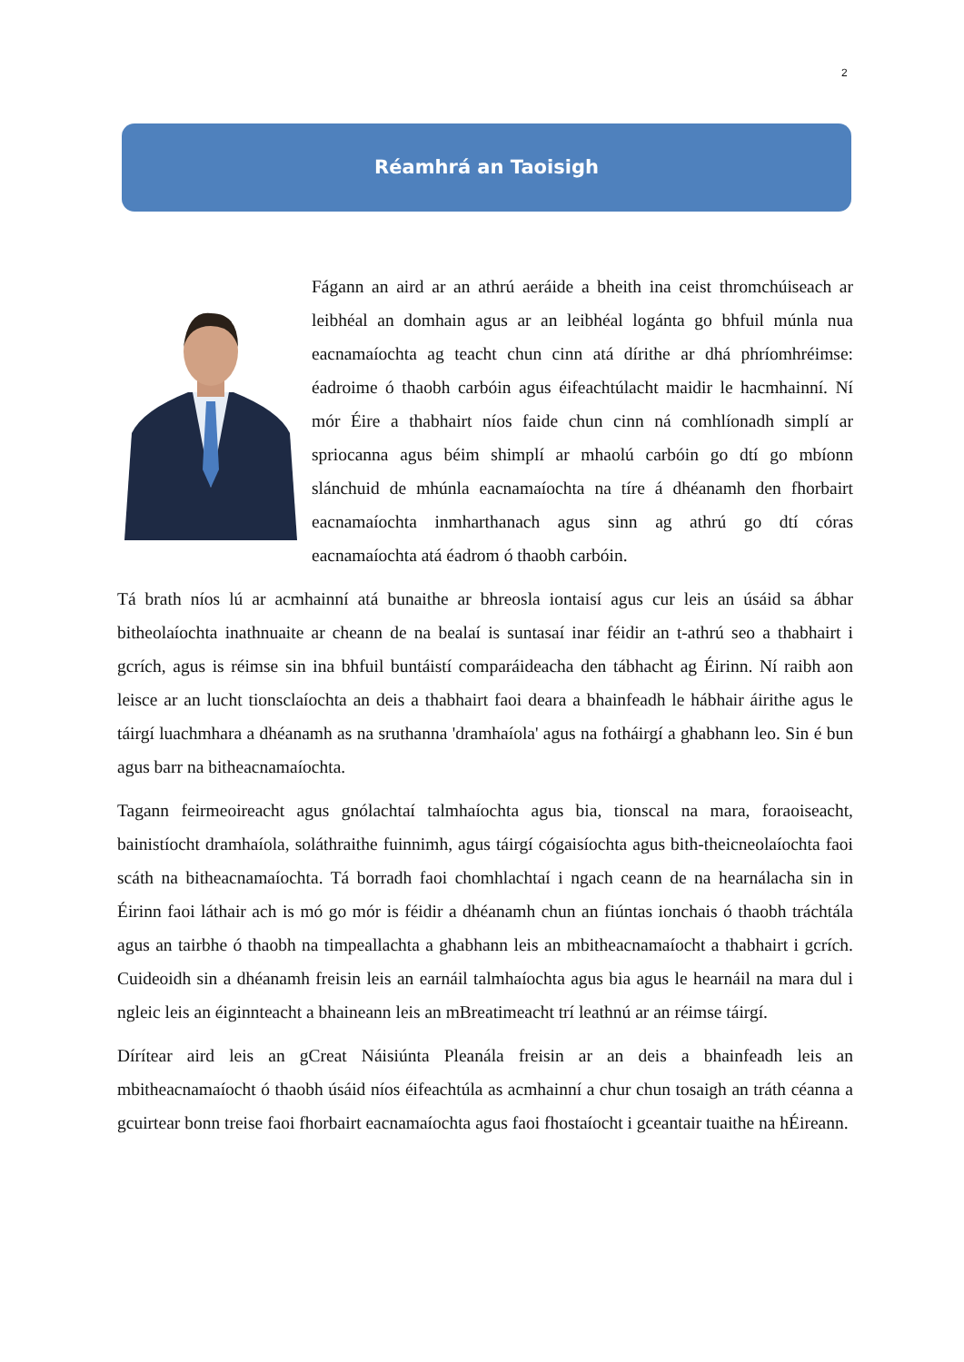2
Réamhrá an Taoisigh
Fágann an aird ar an athrú aeráide a bheith ina ceist thromchúiseach ar leibhéal an domhain agus ar an leibhéal logánta go bhfuil múnla nua eacnamaíochta ag teacht chun cinn atá dírithe ar dhá phríomhréimse: éadroime ó thaobh carbóin agus éifeachtúlacht maidir le hacmhainní. Ní mór Éire a thabhairt níos faide chun cinn ná comhlíonadh simplí ar spriocanna agus béim shimplí ar mhaolú carbóin go dtí go mbíonn slánchuid de mhúnla eacnamaíochta na tíre á dhéanamh den fhorbairt eacnamaíochta inmharthanach agus sinn ag athrú go dtí córas eacnamaíochta atá éadrom ó thaobh carbóin.
Tá brath níos lú ar acmhainní atá bunaithe ar bhreosla iontaisí agus cur leis an úsáid sa ábhar bitheolaíochta inathnuaite ar cheann de na bealaí is suntasaí inar féidir an t-athrú seo a thabhairt i gcrích, agus is réimse sin ina bhfuil buntáistí comparáideacha den tábhacht ag Éirinn. Ní raibh aon leisce ar an lucht tionsclaíochta an deis a thabhairt faoi deara a bhainfeadh le hábhair áirithe agus le táirgí luachmhara a dhéanamh as na sruthanna 'dramhaíola' agus na fotháirgí a ghabhann leo. Sin é bun agus barr na bitheacnamaíochta.
Tagann feirmeoireacht agus gnólachtaí talmhaíochta agus bia, tionscal na mara, foraoiseacht, bainistíocht dramhaíola, soláthraithe fuinnimh, agus táirgí cógaisíochta agus bith-theicneolaíochta faoi scáth na bitheacnamaíochta. Tá borradh faoi chomhlachtaí i ngach ceann de na hearnálacha sin in Éirinn faoi láthair ach is mó go mór is féidir a dhéanamh chun an fiúntas ionchais ó thaobh tráchtála agus an tairbhe ó thaobh na timpeallachta a ghabhann leis an mbitheacnamaíocht a thabhairt i gcrích. Cuideoidh sin a dhéanamh freisin leis an earnáil talmhaíochta agus bia agus le hearnáil na mara dul i ngleic leis an éiginnteacht a bhaineann leis an mBreatimeacht trí leathnú ar an réimse táirgí.
Dírítear aird leis an gCreat Náisiúnta Pleanála freisin ar an deis a bhainfeadh leis an mbitheacnamaíocht ó thaobh úsáid níos éifeachtúla as acmhainní a chur chun tosaigh an tráth céanna a gcuirtear bonn treise faoi fhorbairt eacnamaíochta agus faoi fhostaíocht i gceantair tuaithe na hÉireann.